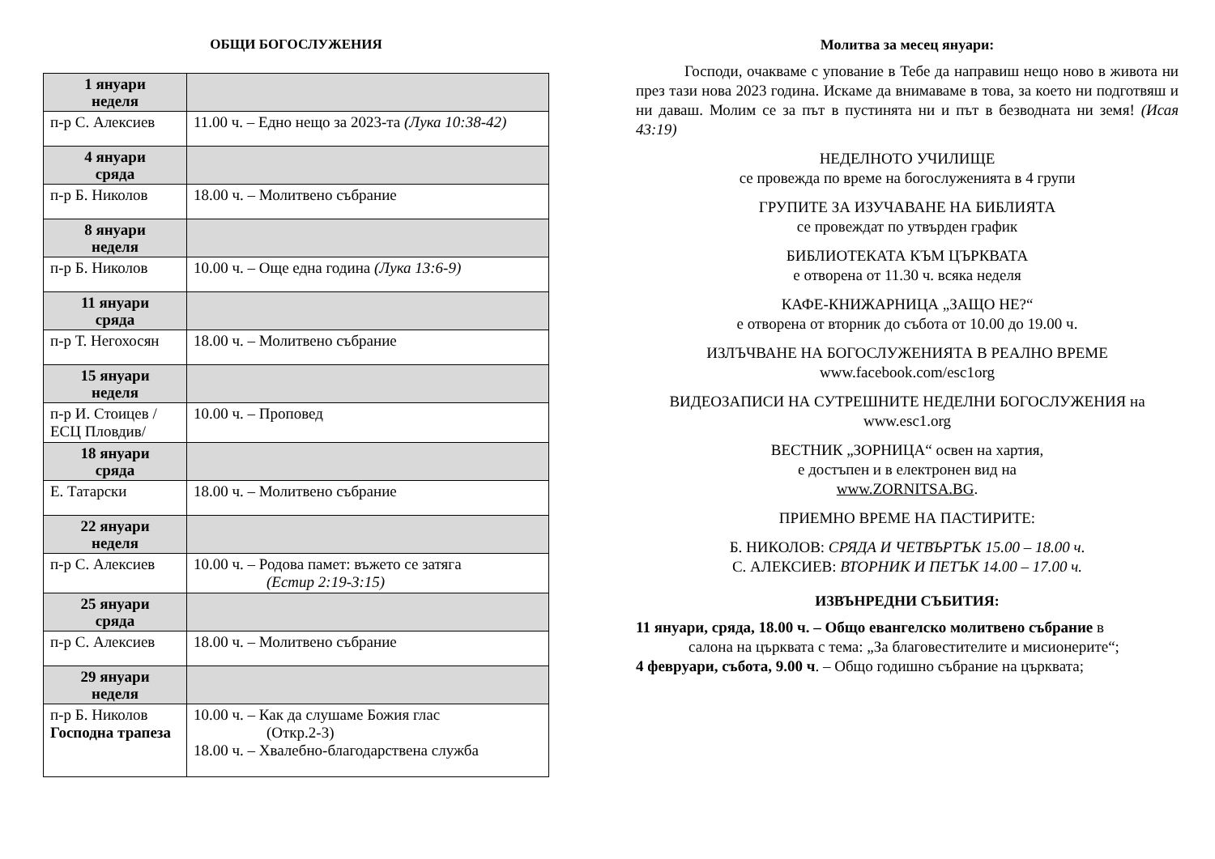ОБЩИ БОГОСЛУЖЕНИЯ
| 1 януари неделя | |
| п-р С. Алексиев | 11.00 ч. – Едно нещо за 2023-та (Лука 10:38-42) |
| 4 януари сряда | |
| п-р Б. Николов | 18.00 ч. – Молитвено събрание |
| 8 януари неделя | |
| п-р Б. Николов | 10.00 ч. – Още една година (Лука 13:6-9) |
| 11 януари сряда | |
| п-р Т. Негохосян | 18.00 ч. – Молитвено събрание |
| 15 януари неделя | |
| п-р И. Стоицев /ЕСЦ Пловдив/ | 10.00 ч. – Проповед |
| 18 януари сряда | |
| Е. Татарски | 18.00 ч. – Молитвено събрание |
| 22 януари неделя | |
| п-р С. Алексиев | 10.00 ч. – Родова памет: въжето се затяга (Естир 2:19-3:15) |
| 25 януари сряда | |
| п-р С. Алексиев | 18.00 ч. – Молитвено събрание |
| 29 януари неделя | |
| п-р Б. Николов Господна трапеза | 10.00 ч. – Как да слушаме Божия глас (Откр.2-3) 18.00 ч. – Хвалебно-благодарствена служба |
Молитва за месец януари:
Господи, очакваме с упование в Тебе да направиш нещо ново в живота ни през тази нова 2023 година. Искаме да внимаваме в това, за което ни подготвяш и ни даваш. Молим се за път в пустинята ни и път в безводната ни земя! (Исая 43:19)
НЕДЕЛНОТО УЧИЛИЩЕ
се провежда по време на богослуженията в 4 групи
ГРУПИТЕ ЗА ИЗУЧАВАНЕ НА БИБЛИЯТА
се провеждат по утвърден график
БИБЛИОТЕКАТА КЪМ ЦЪРКВАТА
е отворена от 11.30 ч. всяка неделя
КАФЕ-КНИЖАРНИЦА „ЗАЩО НЕ?“
е отворена от вторник до събота от 10.00 до 19.00 ч.
ИЗЛЪЧВАНЕ НА БОГОСЛУЖЕНИЯТА В РЕАЛНО ВРЕМЕ
www.facebook.com/esc1org
ВИДЕОЗАПИСИ НА СУТРЕШНИТЕ НЕДЕЛНИ БОГОСЛУЖЕНИЯ на
www.esc1.org
ВЕСТНИК „ЗОРНИЦА“ освен на хартия,
е достъпен и в електронен вид на
www.ZORNITSA.BG.
ПРИЕМНО ВРЕМЕ НА ПАСТИРИТЕ:
Б. НИКОЛОВ: СРЯДА И ЧЕТВЪРТЪК 15.00 – 18.00 ч.
С. АЛЕКСИЕВ: ВТОРНИК И ПЕТЪК 14.00 – 17.00 ч.
ИЗВЪНРЕДНИ СЪБИТИЯ:
11 януари, сряда, 18.00 ч. – Общо евангелско молитвено събрание в
салона на църквата с тема: „За благовестителите и мисионерите“;
4 февруари, събота, 9.00 ч. – Общо годишно събрание на църквата;